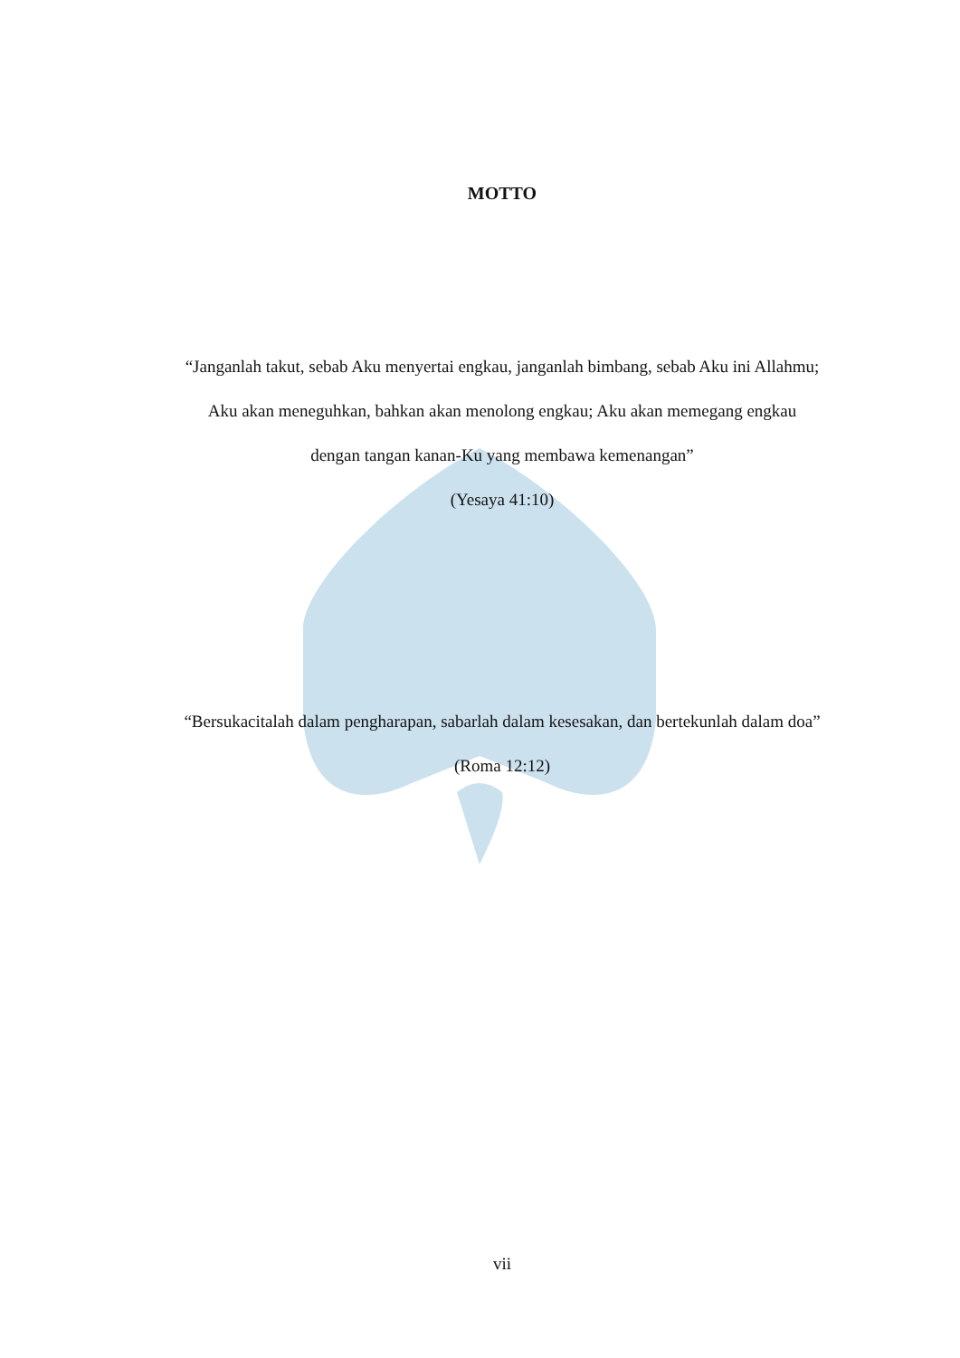MOTTO
“Janganlah takut, sebab Aku menyertai engkau, janganlah bimbang, sebab Aku ini Allahmu; Aku akan meneguhkan, bahkan akan menolong engkau; Aku akan memegang engkau dengan tangan kanan-Ku yang membawa kemenangan”
(Yesaya 41:10)
“Bersukacitalah dalam pengharapan, sabarlah dalam kesesakan, dan bertekunlah dalam doa”
(Roma 12:12)
vii